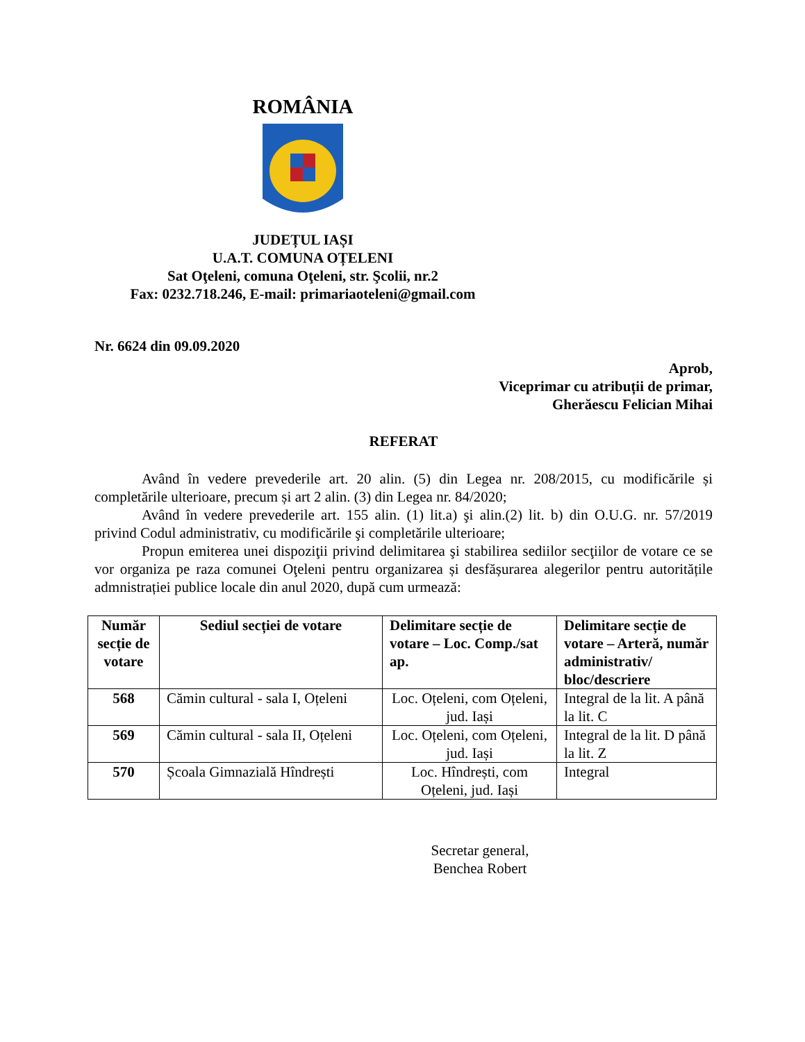ROMÂNIA
JUDEȚUL IAȘI
U.A.T. COMUNA OȚELENI
Sat Oţeleni, comuna Oţeleni, str. Şcolii, nr.2
Fax: 0232.718.246, E-mail: primariaoteleni@gmail.com
Nr. 6624 din 09.09.2020
Aprob,
Viceprimar cu atribuții de primar,
Gherăescu Felician Mihai
REFERAT
Având în vedere prevederile art. 20 alin. (5) din Legea nr. 208/2015, cu modificările și completările ulterioare, precum și art 2 alin. (3) din Legea nr. 84/2020;
Având în vedere prevederile art. 155 alin. (1) lit.a) şi alin.(2) lit. b) din O.U.G. nr. 57/2019 privind Codul administrativ, cu modificările şi completările ulterioare;
Propun emiterea unei dispoziţii privind delimitarea şi stabilirea sediilor secţiilor de votare ce se vor organiza pe raza comunei Oţeleni pentru organizarea și desfășurarea alegerilor pentru autoritățile admnistrației publice locale din anul 2020, după cum urmează:
| Număr secție de votare | Sediul secției de votare | Delimitare secție de votare – Loc. Comp./sat ap. | Delimitare secție de votare – Arteră, număr administrativ/ bloc/descriere |
| --- | --- | --- | --- |
| 568 | Cămin cultural - sala I, Oțeleni | Loc. Oțeleni, com Oțeleni, jud. Iași | Integral de la lit. A până la lit. C |
| 569 | Cămin cultural - sala II, Oțeleni | Loc. Oțeleni, com Oțeleni, jud. Iași | Integral de la lit. D până la lit. Z |
| 570 | Școala Gimnazială Hîndrești | Loc. Hîndrești, com Oțeleni, jud. Iași | Integral |
Secretar general,
Benchea Robert